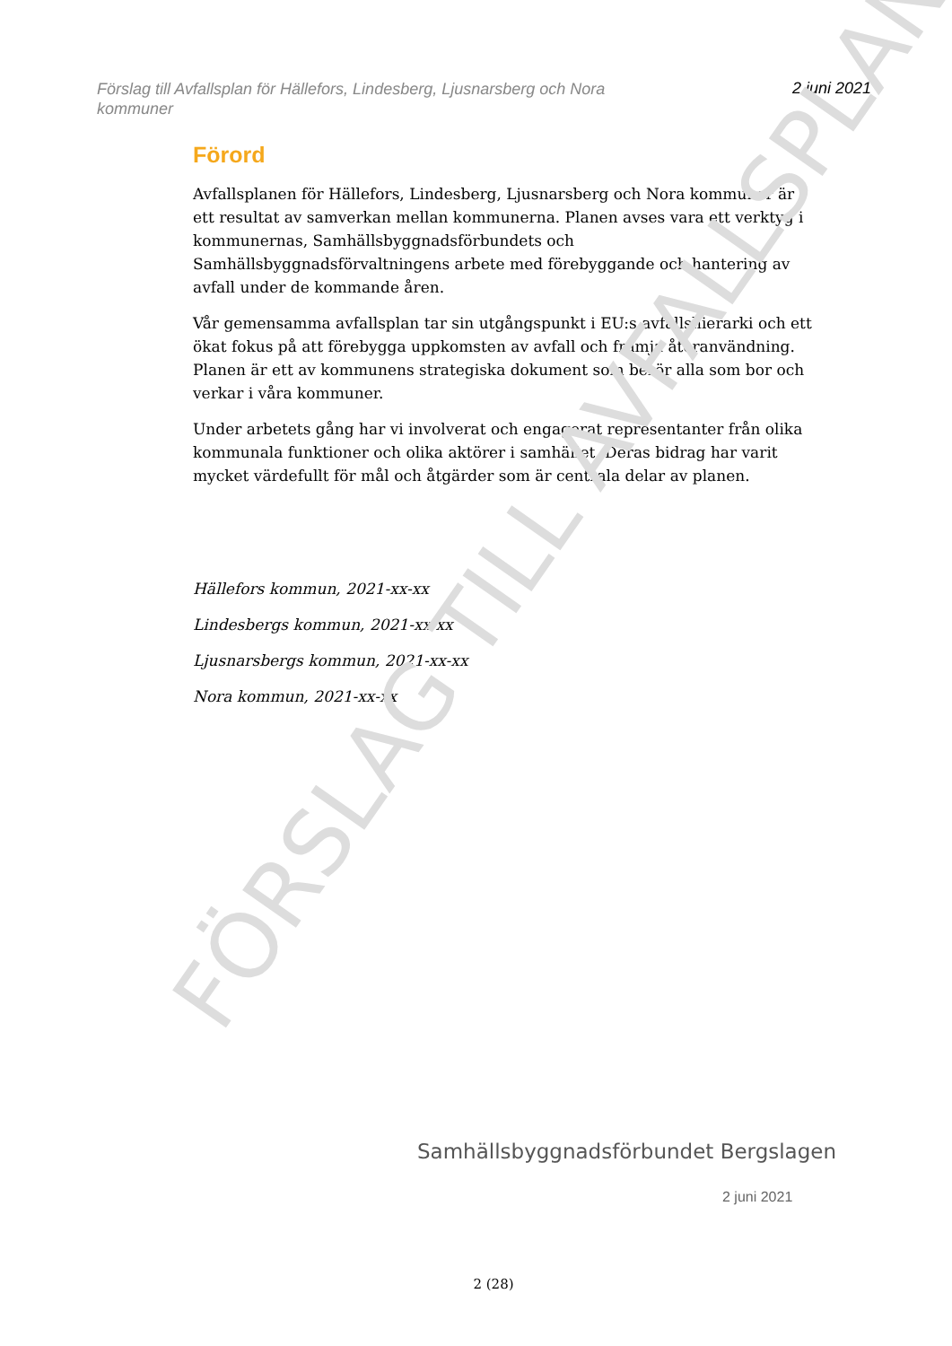FÖRSLAG TILL AVFALLSPLAN
Förslag till Avfallsplan för Hällefors, Lindesberg, Ljusnarsberg och Nora kommuner
2 juni 2021
Förord
Avfallsplanen för Hällefors, Lindesberg, Ljusnarsberg och Nora kommuner är ett resultat av samverkan mellan kommunerna. Planen avses vara ett verktyg i kommunernas, Samhällsbyggnadsförbundets och Samhällsbyggnadsförvaltningens arbete med förebyggande och hantering av avfall under de kommande åren.
Vår gemensamma avfallsplan tar sin utgångspunkt i EU:s avfallshierarki och ett ökat fokus på att förebygga uppkomsten av avfall och främja återanvändning. Planen är ett av kommunens strategiska dokument som berör alla som bor och verkar i våra kommuner.
Under arbetets gång har vi involverat och engagerat representanter från olika kommunala funktioner och olika aktörer i samhället. Deras bidrag har varit mycket värdefullt för mål och åtgärder som är centrala delar av planen.
Hällefors kommun, 2021-xx-xx
Lindesbergs kommun, 2021-xx-xx
Ljusnarsbergs kommun, 2021-xx-xx
Nora kommun, 2021-xx-xx
Samhällsbyggnadsförbundet Bergslagen
2 juni 2021
2 (28)